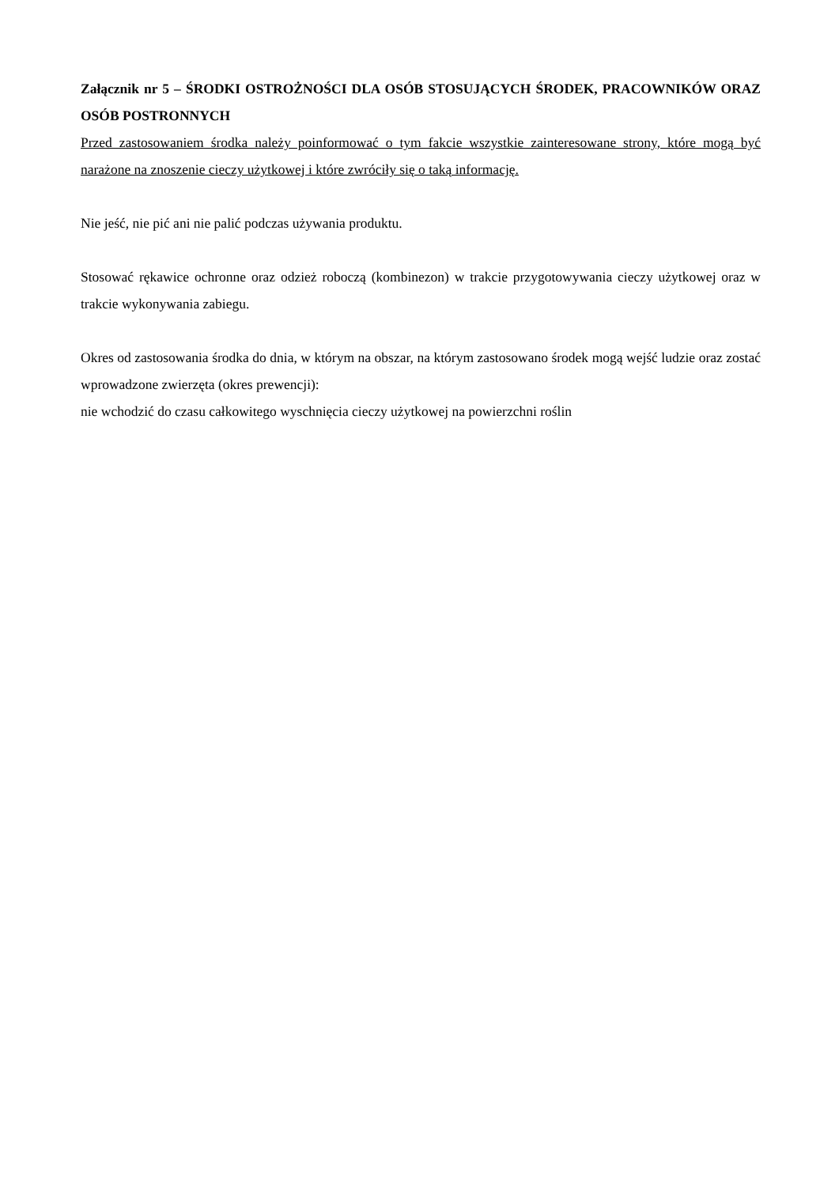Załącznik nr 5 – ŚRODKI OSTROŻNOŚCI DLA OSÓB STOSUJĄCYCH ŚRODEK, PRACOWNIKÓW ORAZ OSÓB POSTRONNYCH
Przed zastosowaniem środka należy poinformować o tym fakcie wszystkie zainteresowane strony, które mogą być narażone na znoszenie cieczy użytkowej i które zwróciły się o taką informację.
Nie jeść, nie pić ani nie palić podczas używania produktu.
Stosować rękawice ochronne oraz odzież roboczą (kombinezon) w trakcie przygotowywania cieczy użytkowej oraz w trakcie wykonywania zabiegu.
Okres od zastosowania środka do dnia, w którym na obszar, na którym zastosowano środek mogą wejść ludzie oraz zostać wprowadzone zwierzęta (okres prewencji):
nie wchodzić do czasu całkowitego wyschnięcia cieczy użytkowej na powierzchni roślin